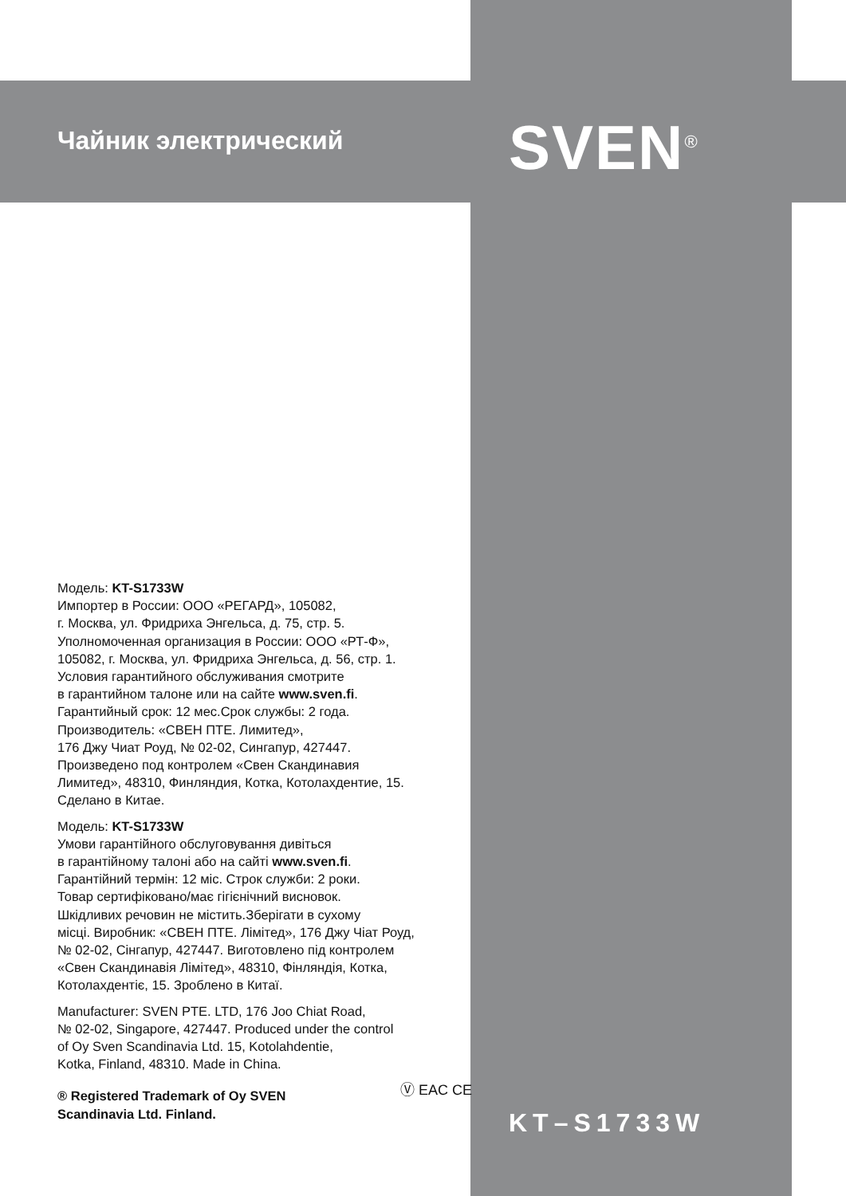Чайник электрический SVEN<sup>®</sup>
Модель: KT-S1733W
Импортер в России: ООО «РЕГАРД», 105082,
г. Москва, ул. Фридриха Энгельса, д. 75, стр. 5.
Уполномоченная организация в России: ООО «РТ-Ф»,
105082, г. Москва, ул. Фридриха Энгельса, д. 56, стр. 1.
Условия гарантийного обслуживания смотрите
в гарантийном талоне или на сайте www.sven.fi.
Гарантийный срок: 12 мес.Срок службы: 2 года.
Производитель: «СВЕН ПТЕ. Лимитед»,
176 Джу Чиат Роуд, № 02-02, Сингапур, 427447.
Произведено под контролем «Свен Скандинавия
Лимитед», 48310, Финляндия, Котка, Котолахдентие, 15.
Сделано в Китае.
Модель: KT-S1733W
Умови гарантійного обслуговування дивіться
в гарантійному талоні або на сайті www.sven.fi.
Гарантійний термін: 12 міс. Строк служби: 2 роки.
Товар сертифіковано/має гігієнічний висновок.
Шкідливих речовин не містить.Зберігати в сухому
місці. Виробник: «СВЕН ПТЕ. Лімітед», 176 Джу Чіат Роуд,
№ 02-02, Сінгапур, 427447. Виготовлено під контролем
«Свен Скандинавія Лімітед», 48310, Фінляндія, Котка,
Котолахдентіє, 15. Зроблено в Китаї.
Manufacturer: SVEN PTE. LTD, 176 Joo Chiat Road,
№ 02-02, Singapore, 427447. Produced under the control
of Oy Sven Scandinavia Ltd. 15, Kotolahdentie,
Kotka, Finland, 48310. Made in China.
® Registered Trademark of Oy SVEN
Scandinavia Ltd. Finland. Ⓥ EAC CE
KT–S1733W